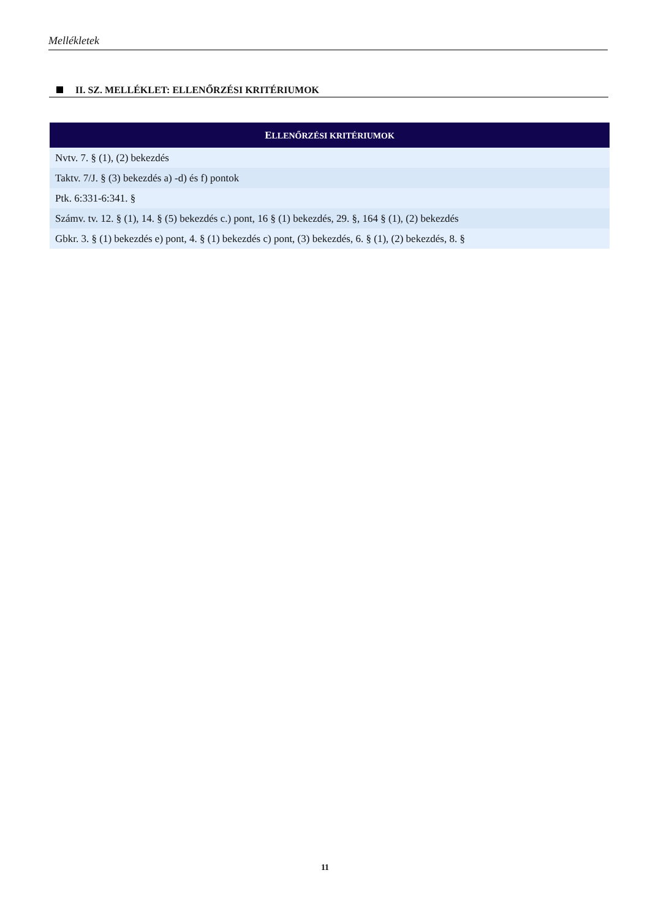Mellékletek
II. SZ. MELLÉKLET: ELLENŐRZÉSI KRITÉRIUMOK
| E LLENŐRZÉSI KRITÉRIUMOK |
| --- |
| Nvtv. 7. § (1), (2) bekezdés |
| Taktv. 7/J. § (3) bekezdés a) -d) és f) pontok |
| Ptk. 6:331-6:341. § |
| Számv. tv. 12. § (1), 14. § (5) bekezdés c.) pont, 16 § (1) bekezdés, 29. §, 164 § (1), (2) bekezdés |
| Gbkr. 3. § (1) bekezdés e) pont, 4. § (1) bekezdés c) pont, (3) bekezdés, 6. § (1), (2) bekezdés, 8. § |
11